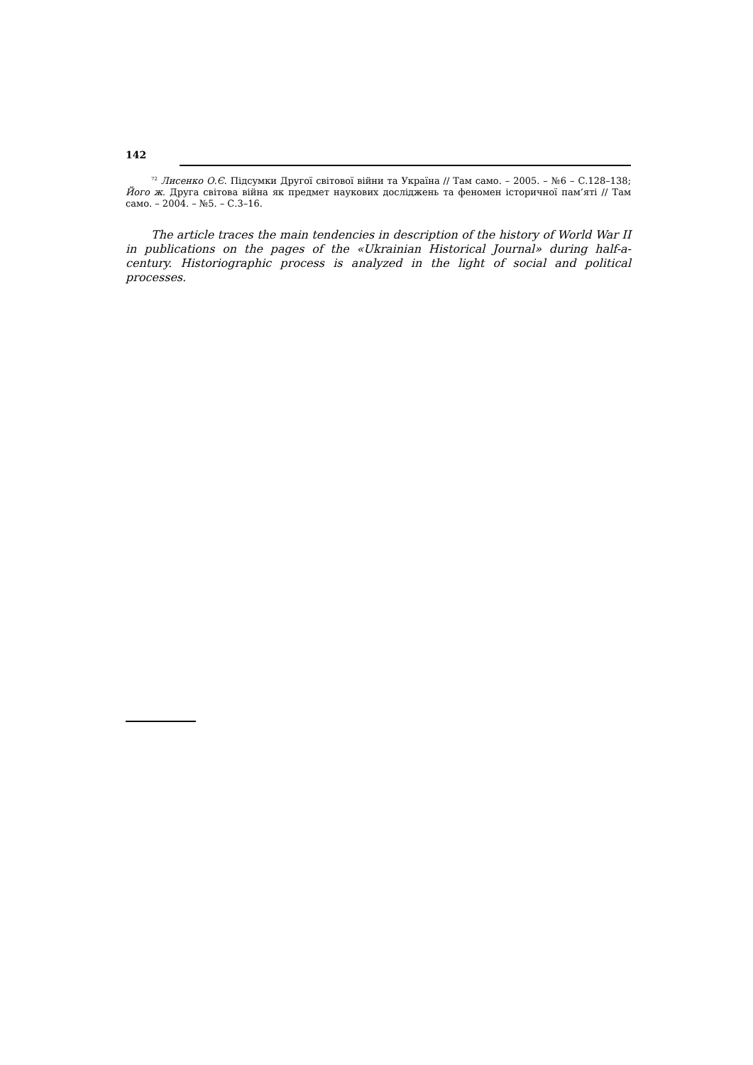142
<sup>72</sup> Лисенко О.Є. Підсумки Другої світової війни та Україна // Там само. – 2005. – №6 – С.128–138; Його ж. Друга світова війна як предмет наукових досліджень та феномен історичної пам’яті // Там само. – 2004. – №5. – С.3–16.
The article traces the main tendencies in description of the history of World War II in publications on the pages of the «Ukrainian Historical Journal» during half-a-century. Historiographic process is analyzed in the light of social and political processes.